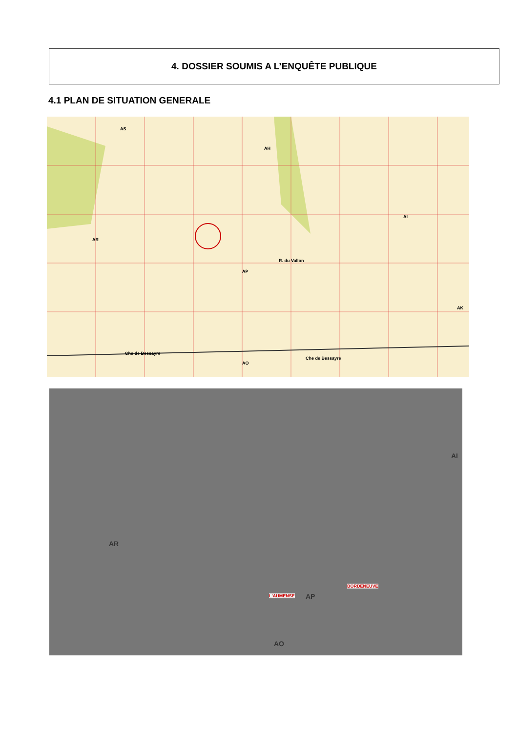4. DOSSIER SOUMIS A L’ENQUÊTE PUBLIQUE
4.1 PLAN DE SITUATION GENERALE
AS
AH
AR
AP
AI
AK
AO
Che de Bessayre
Che de Bessayre
R. du Vallon
AR
L'AUMENSE AP
BORDENEUVE
AI
AO